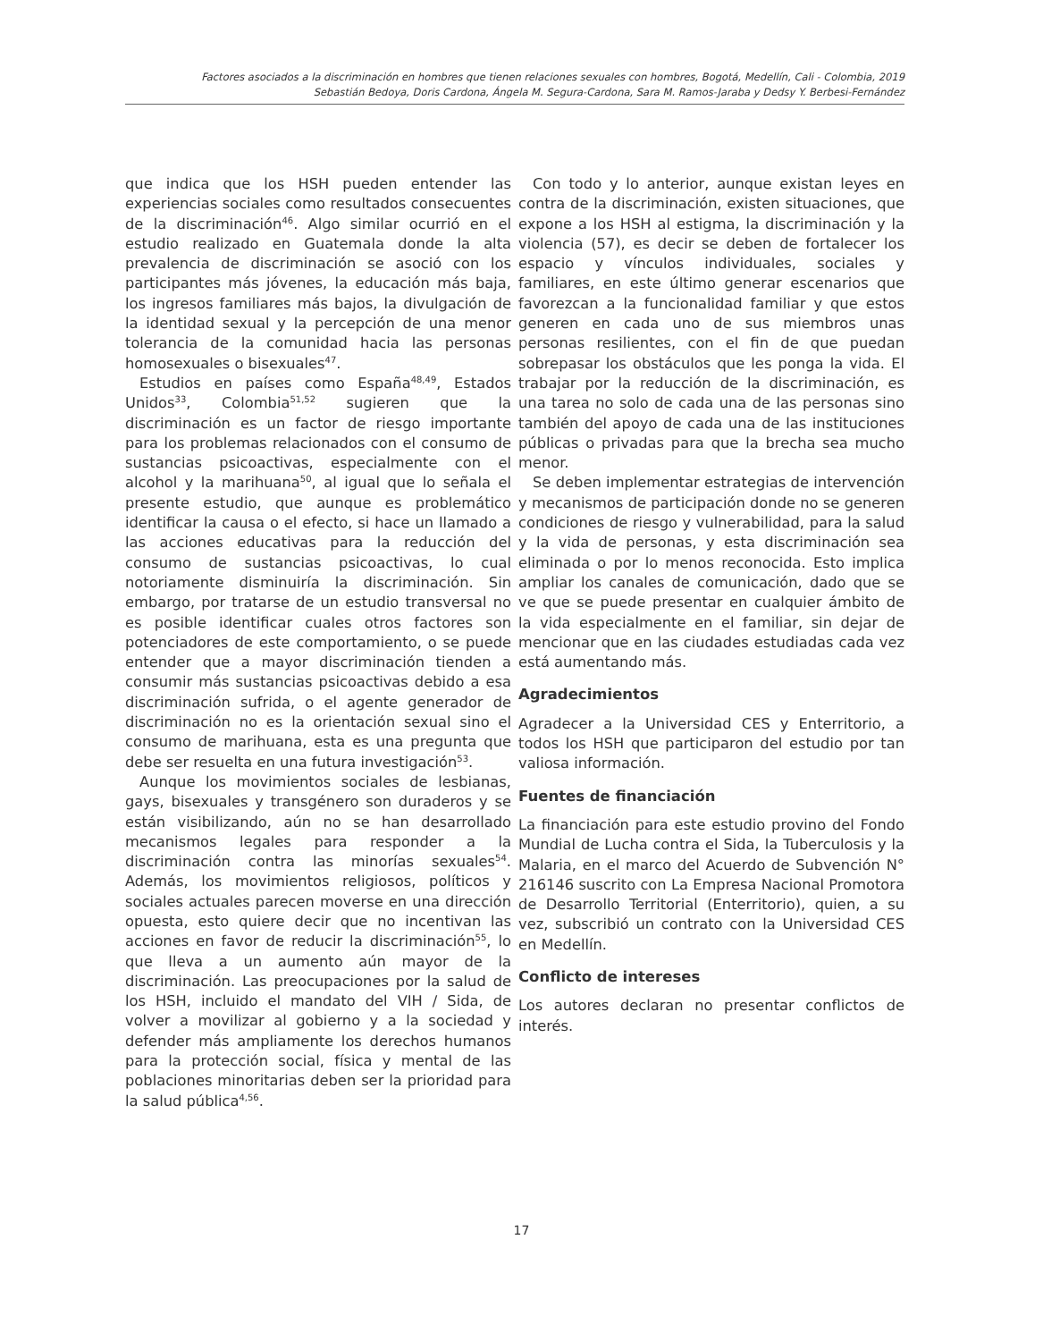Factores asociados a la discriminación en hombres que tienen relaciones sexuales con hombres, Bogotá, Medellín, Cali - Colombia, 2019
Sebastián Bedoya, Doris Cardona, Ángela M. Segura-Cardona, Sara M. Ramos-Jaraba y Dedsy Y. Berbesi-Fernández
que indica que los HSH pueden entender las experiencias sociales como resultados consecuentes de la discriminación<sup>46</sup>. Algo similar ocurrió en el estudio realizado en Guatemala donde la alta prevalencia de discriminación se asoció con los participantes más jóvenes, la educación más baja, los ingresos familiares más bajos, la divulgación de la identidad sexual y la percepción de una menor tolerancia de la comunidad hacia las personas homosexuales o bisexuales<sup>47</sup>.
Estudios en países como España<sup>48,49</sup>, Estados Unidos<sup>33</sup>, Colombia<sup>51,52</sup> sugieren que la discriminación es un factor de riesgo importante para los problemas relacionados con el consumo de sustancias psicoactivas, especialmente con el alcohol y la marihuana<sup>50</sup>, al igual que lo señala el presente estudio, que aunque es problemático identificar la causa o el efecto, si hace un llamado a las acciones educativas para la reducción del consumo de sustancias psicoactivas, lo cual notoriamente disminuiría la discriminación. Sin embargo, por tratarse de un estudio transversal no es posible identificar cuales otros factores son potenciadores de este comportamiento, o se puede entender que a mayor discriminación tienden a consumir más sustancias psicoactivas debido a esa discriminación sufrida, o el agente generador de discriminación no es la orientación sexual sino el consumo de marihuana, esta es una pregunta que debe ser resuelta en una futura investigación<sup>53</sup>.
Aunque los movimientos sociales de lesbianas, gays, bisexuales y transgénero son duraderos y se están visibilizando, aún no se han desarrollado mecanismos legales para responder a la discriminación contra las minorías sexuales<sup>54</sup>. Además, los movimientos religiosos, políticos y sociales actuales parecen moverse en una dirección opuesta, esto quiere decir que no incentivan las acciones en favor de reducir la discriminación<sup>55</sup>, lo que lleva a un aumento aún mayor de la discriminación. Las preocupaciones por la salud de los HSH, incluido el mandato del VIH / Sida, de volver a movilizar al gobierno y a la sociedad y defender más ampliamente los derechos humanos para la protección social, física y mental de las poblaciones minoritarias deben ser la prioridad para la salud pública<sup>4,56</sup>.
Con todo y lo anterior, aunque existan leyes en contra de la discriminación, existen situaciones, que expone a los HSH al estigma, la discriminación y la violencia (57), es decir se deben de fortalecer los espacio y vínculos individuales, sociales y familiares, en este último generar escenarios que favorezcan a la funcionalidad familiar y que estos generen en cada uno de sus miembros unas personas resilientes, con el fin de que puedan sobrepasar los obstáculos que les ponga la vida. El trabajar por la reducción de la discriminación, es una tarea no solo de cada una de las personas sino también del apoyo de cada una de las instituciones públicas o privadas para que la brecha sea mucho menor.
Se deben implementar estrategias de intervención y mecanismos de participación donde no se generen condiciones de riesgo y vulnerabilidad, para la salud y la vida de personas, y esta discriminación sea eliminada o por lo menos reconocida. Esto implica ampliar los canales de comunicación, dado que se ve que se puede presentar en cualquier ámbito de la vida especialmente en el familiar, sin dejar de mencionar que en las ciudades estudiadas cada vez está aumentando más.
Agradecimientos
Agradecer a la Universidad CES y Enterritorio, a todos los HSH que participaron del estudio por tan valiosa información.
Fuentes de financiación
La financiación para este estudio provino del Fondo Mundial de Lucha contra el Sida, la Tuberculosis y la Malaria, en el marco del Acuerdo de Subvención N° 216146 suscrito con La Empresa Nacional Promotora de Desarrollo Territorial (Enterritorio), quien, a su vez, subscribió un contrato con la Universidad CES en Medellín.
Conflicto de intereses
Los autores declaran no presentar conflictos de interés.
17